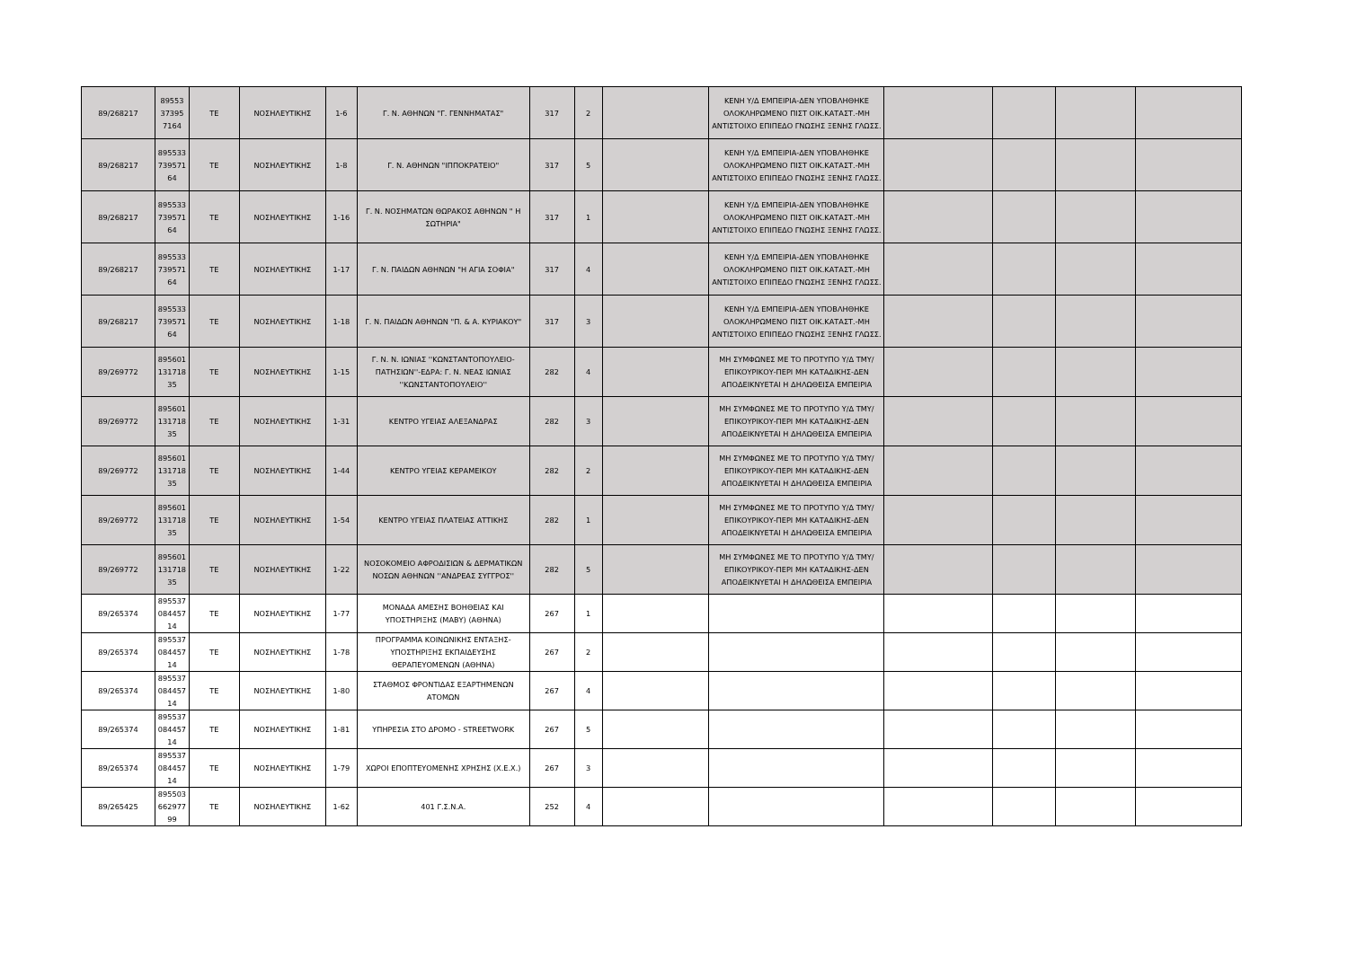| 89/268217 | 89553 37395 7164 | ΤΕ | ΝΟΣΗΛΕΥΤΙΚΗΣ | 1-6 | Γ. Ν. ΑΘΗΝΩΝ "Γ. ΓΕΝΝΗΜΑΤΑΣ" | 317 | 2 | | ΚΕΝΗ Υ/Δ ΕΜΠΕΙΡΙΑ-ΔΕΝ ΥΠΟΒΛΗΘΗΚΕ ΟΛΟΚΛΗΡΩΜΕΝΟ ΠΙΣΤ ΟΙΚ.ΚΑΤΑΣΤ.-ΜΗ ΑΝΤΙΣΤΟΙΧΟ ΕΠΙΠΕΔΟ ΓΝΩΣΗΣ ΞΕΝΗΣ ΓΛΩΣΣ. | | | | |
| 89/268217 | 895533 739571 64 | ΤΕ | ΝΟΣΗΛΕΥΤΙΚΗΣ | 1-8 | Γ. Ν. ΑΘΗΝΩΝ "ΙΠΠΟΚΡΑΤΕΙΟ" | 317 | 5 | | ΚΕΝΗ Υ/Δ ΕΜΠΕΙΡΙΑ-ΔΕΝ ΥΠΟΒΛΗΘΗΚΕ ΟΛΟΚΛΗΡΩΜΕΝΟ ΠΙΣΤ ΟΙΚ.ΚΑΤΑΣΤ.-ΜΗ ΑΝΤΙΣΤΟΙΧΟ ΕΠΙΠΕΔΟ ΓΝΩΣΗΣ ΞΕΝΗΣ ΓΛΩΣΣ. | | | | |
| 89/268217 | 895533 739571 64 | ΤΕ | ΝΟΣΗΛΕΥΤΙΚΗΣ | 1-16 | Γ. Ν. ΝΟΣΗΜΑΤΩΝ ΘΩΡΑΚΟΣ ΑΘΗΝΩΝ " Η ΣΩΤΗΡΙΑ" | 317 | 1 | | ΚΕΝΗ Υ/Δ ΕΜΠΕΙΡΙΑ-ΔΕΝ ΥΠΟΒΛΗΘΗΚΕ ΟΛΟΚΛΗΡΩΜΕΝΟ ΠΙΣΤ ΟΙΚ.ΚΑΤΑΣΤ.-ΜΗ ΑΝΤΙΣΤΟΙΧΟ ΕΠΙΠΕΔΟ ΓΝΩΣΗΣ ΞΕΝΗΣ ΓΛΩΣΣ. | | | | |
| 89/268217 | 895533 739571 64 | ΤΕ | ΝΟΣΗΛΕΥΤΙΚΗΣ | 1-17 | Γ. Ν. ΠΑΙΔΩΝ ΑΘΗΝΩΝ "Η ΑΓΙΑ ΣΟΦΙΑ" | 317 | 4 | | ΚΕΝΗ Υ/Δ ΕΜΠΕΙΡΙΑ-ΔΕΝ ΥΠΟΒΛΗΘΗΚΕ ΟΛΟΚΛΗΡΩΜΕΝΟ ΠΙΣΤ ΟΙΚ.ΚΑΤΑΣΤ.-ΜΗ ΑΝΤΙΣΤΟΙΧΟ ΕΠΙΠΕΔΟ ΓΝΩΣΗΣ ΞΕΝΗΣ ΓΛΩΣΣ. | | | | |
| 89/268217 | 895533 739571 64 | ΤΕ | ΝΟΣΗΛΕΥΤΙΚΗΣ | 1-18 | Γ. Ν. ΠΑΙΔΩΝ ΑΘΗΝΩΝ "Π. & Α. ΚΥΡΙΑΚΟΥ" | 317 | 3 | | ΚΕΝΗ Υ/Δ ΕΜΠΕΙΡΙΑ-ΔΕΝ ΥΠΟΒΛΗΘΗΚΕ ΟΛΟΚΛΗΡΩΜΕΝΟ ΠΙΣΤ ΟΙΚ.ΚΑΤΑΣΤ.-ΜΗ ΑΝΤΙΣΤΟΙΧΟ ΕΠΙΠΕΔΟ ΓΝΩΣΗΣ ΞΕΝΗΣ ΓΛΩΣΣ. | | | | |
| 89/269772 | 895601 131718 35 | ΤΕ | ΝΟΣΗΛΕΥΤΙΚΗΣ | 1-15 | Γ. Ν. Ν. ΙΩΝΙΑΣ ''ΚΩΝΣΤΑΝΤΟΠΟΥΛΕΙΟ-ΠΑΤΗΣΙΩΝ''-ΕΔΡΑ: Γ. Ν. ΝΕΑΣ ΙΩΝΙΑΣ ''ΚΩΝΣΤΑΝΤΟΠΟΥΛΕΙΟ'' | 282 | 4 | | ΜΗ ΣΥΜΦΩΝΕΣ ΜΕ ΤΟ ΠΡΟΤΥΠΟ Υ/Δ ΤΜΥ/ΕΠΙΚΟΥΡΙΚΟΥ-ΠΕΡΙ ΜΗ ΚΑΤΑΔΙΚΗΣ-ΔΕΝ ΑΠΟΔΕΙΚΝΥΕΤΑΙ Η ΔΗΛΩΘΕΙΣΑ ΕΜΠΕΙΡΙΑ | | | | |
| 89/269772 | 895601 131718 35 | ΤΕ | ΝΟΣΗΛΕΥΤΙΚΗΣ | 1-31 | ΚΕΝΤΡΟ ΥΓΕΙΑΣ ΑΛΕΞΑΝΔΡΑΣ | 282 | 3 | | ΜΗ ΣΥΜΦΩΝΕΣ ΜΕ ΤΟ ΠΡΟΤΥΠΟ Υ/Δ ΤΜΥ/ΕΠΙΚΟΥΡΙΚΟΥ-ΠΕΡΙ ΜΗ ΚΑΤΑΔΙΚΗΣ-ΔΕΝ ΑΠΟΔΕΙΚΝΥΕΤΑΙ Η ΔΗΛΩΘΕΙΣΑ ΕΜΠΕΙΡΙΑ | | | | |
| 89/269772 | 895601 131718 35 | ΤΕ | ΝΟΣΗΛΕΥΤΙΚΗΣ | 1-44 | ΚΕΝΤΡΟ ΥΓΕΙΑΣ ΚΕΡΑΜΕΙΚΟΥ | 282 | 2 | | ΜΗ ΣΥΜΦΩΝΕΣ ΜΕ ΤΟ ΠΡΟΤΥΠΟ Υ/Δ ΤΜΥ/ΕΠΙΚΟΥΡΙΚΟΥ-ΠΕΡΙ ΜΗ ΚΑΤΑΔΙΚΗΣ-ΔΕΝ ΑΠΟΔΕΙΚΝΥΕΤΑΙ Η ΔΗΛΩΘΕΙΣΑ ΕΜΠΕΙΡΙΑ | | | | |
| 89/269772 | 895601 131718 35 | ΤΕ | ΝΟΣΗΛΕΥΤΙΚΗΣ | 1-54 | ΚΕΝΤΡΟ ΥΓΕΙΑΣ ΠΛΑΤΕΙΑΣ ΑΤΤΙΚΗΣ | 282 | 1 | | ΜΗ ΣΥΜΦΩΝΕΣ ΜΕ ΤΟ ΠΡΟΤΥΠΟ Υ/Δ ΤΜΥ/ΕΠΙΚΟΥΡΙΚΟΥ-ΠΕΡΙ ΜΗ ΚΑΤΑΔΙΚΗΣ-ΔΕΝ ΑΠΟΔΕΙΚΝΥΕΤΑΙ Η ΔΗΛΩΘΕΙΣΑ ΕΜΠΕΙΡΙΑ | | | | |
| 89/269772 | 895601 131718 35 | ΤΕ | ΝΟΣΗΛΕΥΤΙΚΗΣ | 1-22 | ΝΟΣΟΚΟΜΕΙΟ ΑΦΡΟΔΙΣΙΩΝ & ΔΕΡΜΑΤΙΚΩΝ ΝΟΣΩΝ ΑΘΗΝΩΝ ''ΑΝΔΡΕΑΣ ΣΥΓΓΡΟΣ'' | 282 | 5 | | ΜΗ ΣΥΜΦΩΝΕΣ ΜΕ ΤΟ ΠΡΟΤΥΠΟ Υ/Δ ΤΜΥ/ΕΠΙΚΟΥΡΙΚΟΥ-ΠΕΡΙ ΜΗ ΚΑΤΑΔΙΚΗΣ-ΔΕΝ ΑΠΟΔΕΙΚΝΥΕΤΑΙ Η ΔΗΛΩΘΕΙΣΑ ΕΜΠΕΙΡΙΑ | | | | |
| 89/265374 | 895537 084457 14 | ΤΕ | ΝΟΣΗΛΕΥΤΙΚΗΣ | 1-77 | ΜΟΝΑΔΑ ΑΜΕΣΗΣ ΒΟΗΘΕΙΑΣ ΚΑΙ ΥΠΟΣΤΗΡΙΞΗΣ (ΜΑΒΥ) (ΑΘΗΝΑ) | 267 | 1 | | | | | | |
| 89/265374 | 895537 084457 14 | ΤΕ | ΝΟΣΗΛΕΥΤΙΚΗΣ | 1-78 | ΠΡΟΓΡΑΜΜΑ ΚΟΙΝΩΝΙΚΗΣ ΕΝΤΑΞΗΣ-ΥΠΟΣΤΗΡΙΞΗΣ ΕΚΠΑΙΔΕΥΣΗΣ ΘΕΡΑΠΕΥΟΜΕΝΩΝ (ΑΘΗΝΑ) | 267 | 2 | | | | | | |
| 89/265374 | 895537 084457 14 | ΤΕ | ΝΟΣΗΛΕΥΤΙΚΗΣ | 1-80 | ΣΤΑΘΜΟΣ ΦΡΟΝΤΙΔΑΣ ΕΞΑΡΤΗΜΕΝΩΝ ΑΤΟΜΩΝ | 267 | 4 | | | | | | |
| 89/265374 | 895537 084457 14 | ΤΕ | ΝΟΣΗΛΕΥΤΙΚΗΣ | 1-81 | ΥΠΗΡΕΣΙΑ ΣΤΟ ΔΡΟΜΟ - STREETWORK | 267 | 5 | | | | | | |
| 89/265374 | 895537 084457 14 | ΤΕ | ΝΟΣΗΛΕΥΤΙΚΗΣ | 1-79 | ΧΩΡΟΙ ΕΠΟΠΤΕΥΟΜΕΝΗΣ ΧΡΗΣΗΣ (Χ.Ε.Χ.) | 267 | 3 | | | | | | |
| 89/265425 | 895503 662977 99 | ΤΕ | ΝΟΣΗΛΕΥΤΙΚΗΣ | 1-62 | 401 Γ.Σ.Ν.Α. | 252 | 4 | | | | | | |